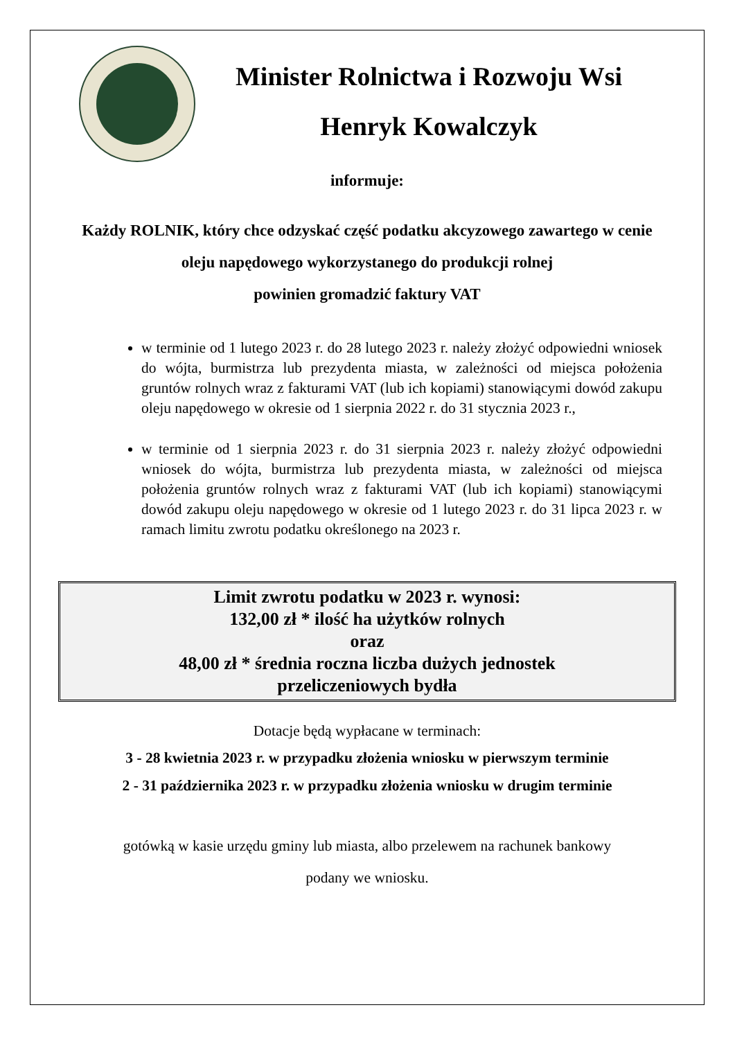Minister Rolnictwa i Rozwoju Wsi
Henryk Kowalczyk
informuje:
Każdy ROLNIK, który chce odzyskać część podatku akcyzowego zawartego w cenie oleju napędowego wykorzystanego do produkcji rolnej
powinien gromadzić faktury VAT
w terminie od 1 lutego 2023 r. do 28 lutego 2023 r. należy złożyć odpowiedni wniosek do wójta, burmistrza lub prezydenta miasta, w zależności od miejsca położenia gruntów rolnych wraz z fakturami VAT (lub ich kopiami) stanowiącymi dowód zakupu oleju napędowego w okresie od 1 sierpnia 2022 r. do 31 stycznia 2023 r.,
w terminie od 1 sierpnia 2023 r. do 31 sierpnia 2023 r. należy złożyć odpowiedni wniosek do wójta, burmistrza lub prezydenta miasta, w zależności od miejsca położenia gruntów rolnych wraz z fakturami VAT (lub ich kopiami) stanowiącymi dowód zakupu oleju napędowego w okresie od 1 lutego 2023 r. do 31 lipca 2023 r. w ramach limitu zwrotu podatku określonego na 2023 r.
Limit zwrotu podatku w 2023 r. wynosi:
132,00 zł * ilość ha użytków rolnych
oraz
48,00 zł * średnia roczna liczba dużych jednostek
przeliczeniowych bydła
Dotacje będą wypłacane w terminach:
3 - 28 kwietnia 2023 r. w przypadku złożenia wniosku w pierwszym terminie
2 - 31 października 2023 r. w przypadku złożenia wniosku w drugim terminie
gotówką w kasie urzędu gminy lub miasta, albo przelewem na rachunek bankowy
podany we wniosku.